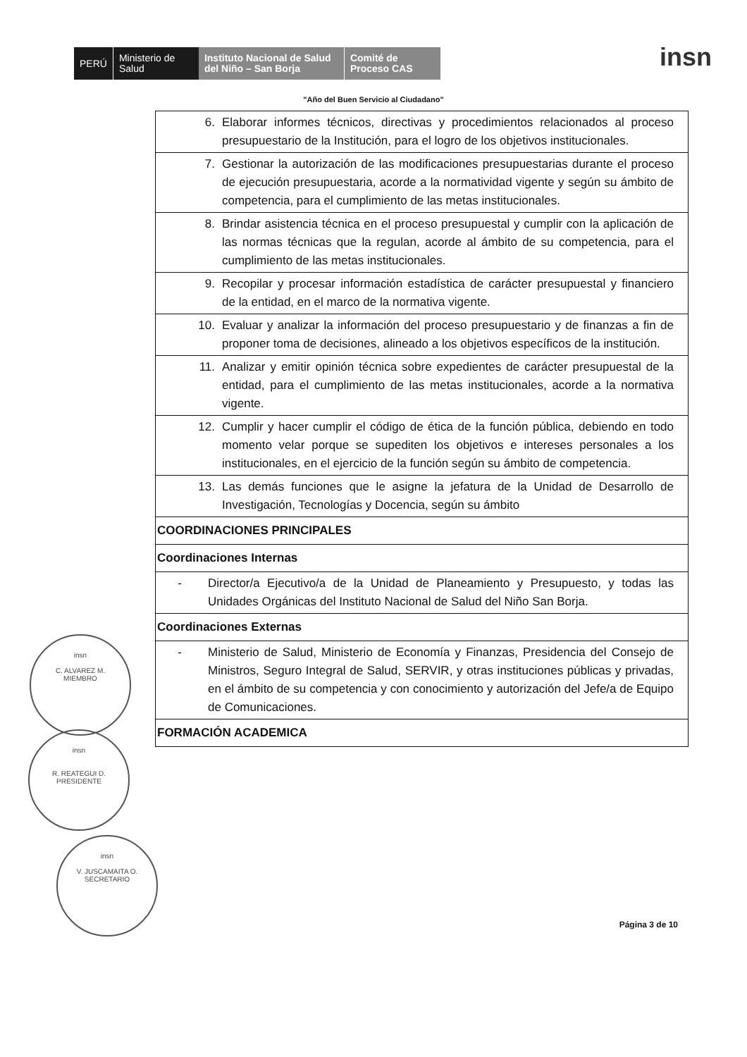PERÚ
Ministerio de Salud
Instituto Nacional de Salud del Niño – San Borja
Comité de Proceso CAS
insn
"Año del Buen Servicio al Ciudadano"
| 6. Elaborar informes técnicos, directivas y procedimientos relacionados al proceso presupuestario de la Institución, para el logro de los objetivos institucionales. |
| 7. Gestionar la autorización de las modificaciones presupuestarias durante el proceso de ejecución presupuestaria, acorde a la normatividad vigente y según su ámbito de competencia, para el cumplimiento de las metas institucionales. |
| 8. Brindar asistencia técnica en el proceso presupuestal y cumplir con la aplicación de las normas técnicas que la regulan, acorde al ámbito de su competencia, para el cumplimiento de las metas institucionales. |
| 9. Recopilar y procesar información estadística de carácter presupuestal y financiero de la entidad, en el marco de la normativa vigente. |
| 10. Evaluar y analizar la información del proceso presupuestario y de finanzas a fin de proponer toma de decisiones, alineado a los objetivos específicos de la institución. |
| 11. Analizar y emitir opinión técnica sobre expedientes de carácter presupuestal de la entidad, para el cumplimiento de las metas institucionales, acorde a la normativa vigente. |
| 12. Cumplir y hacer cumplir el código de ética de la función pública, debiendo en todo momento velar porque se supediten los objetivos e intereses personales a los institucionales, en el ejercicio de la función según su ámbito de competencia. |
| 13. Las demás funciones que le asigne la jefatura de la Unidad de Desarrollo de Investigación, Tecnologías y Docencia, según su ámbito |
| COORDINACIONES PRINCIPALES |
| Coordinaciones Internas |
| - Director/a Ejecutivo/a de la Unidad de Planeamiento y Presupuesto, y todas las Unidades Orgánicas del Instituto Nacional de Salud del Niño San Borja. |
| Coordinaciones Externas |
| - Ministerio de Salud, Ministerio de Economía y Finanzas, Presidencia del Consejo de Ministros, Seguro Integral de Salud, SERVIR, y otras instituciones públicas y privadas, en el ámbito de su competencia y con conocimiento y autorización del Jefe/a de Equipo de Comunicaciones. |
| FORMACIÓN ACADEMICA |
insn
C. ALVAREZ M.
MIEMBRO
insn
R. REATEGUI D.
PRESIDENTE
insn
V. JUSCAMAITA O.
SECRETARIO
Página 3 de 10